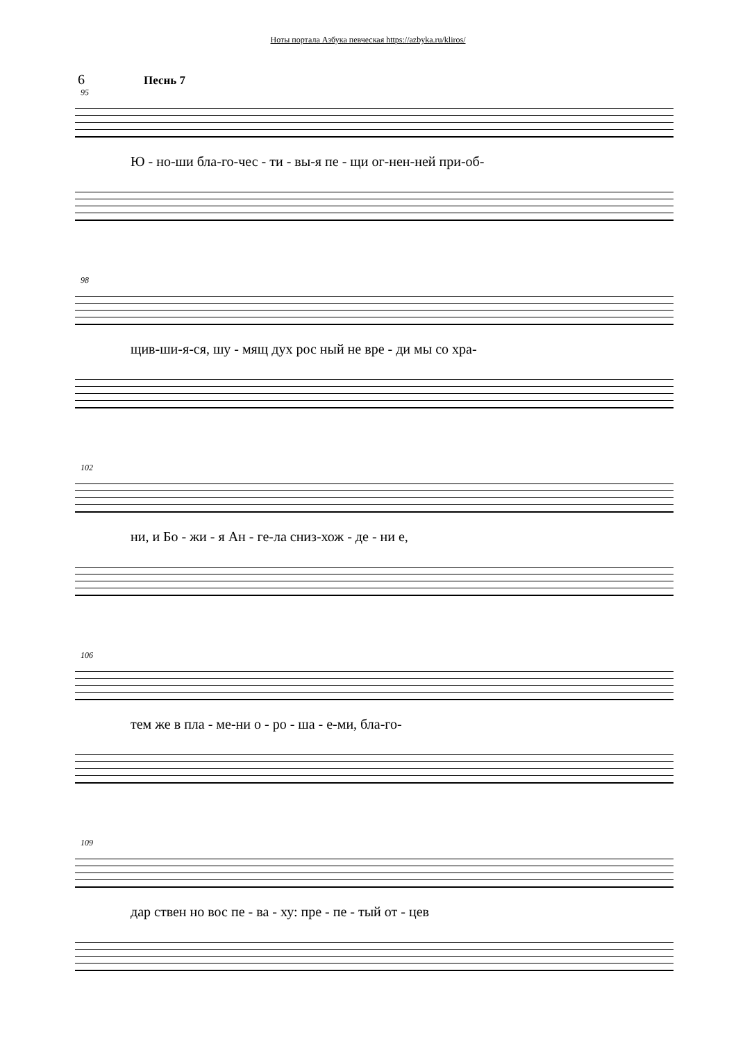Ноты портала Азбука певческая https://azbyka.ru/kliros/
6 Песнь 7
95
Ю - но-ши бла-го-чес - ти - вы-я пе - щи ог-нен-ней при-об-
98
щив-ши-я-ся, шу - мящ дух рос ный не вре - ди мы со хра-
102
ни, и Бо - жи - я Ан - ге-ла сниз-хож - де - ни е,
106
тем же в пла - ме-ни о - ро - ша - е-ми, бла-го-
109
дар ствен но вос пе - ва - ху: пре - пе - тый от - цев